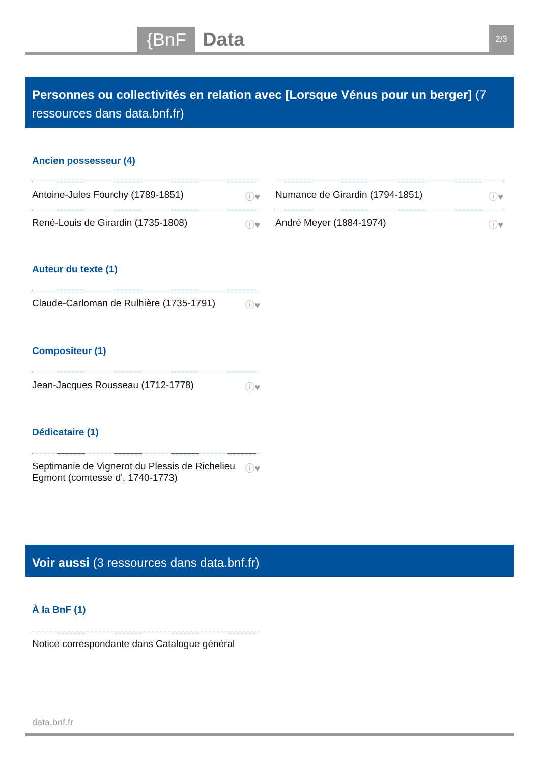{BnF Data 2/3
Personnes ou collectivités en relation avec [Lorsque Vénus pour un berger] (7 ressources dans data.bnf.fr)
Ancien possesseur (4)
Antoine-Jules Fourchy (1789-1851) ⓘ♥
René-Louis de Girardin (1735-1808) ⓘ♥
Numance de Girardin (1794-1851) ⓘ♥
André Meyer (1884-1974) ⓘ♥
Auteur du texte (1)
Claude-Carloman de Rulhière (1735-1791) ⓘ♥
Compositeur (1)
Jean-Jacques Rousseau (1712-1778) ⓘ♥
Dédicataire (1)
Septimanie de Vignerot du Plessis de Richelieu
Egmont (comtesse d', 1740-1773) ⓘ♥
Voir aussi (3 ressources dans data.bnf.fr)
À la BnF (1)
Notice correspondante dans Catalogue général
data.bnf.fr